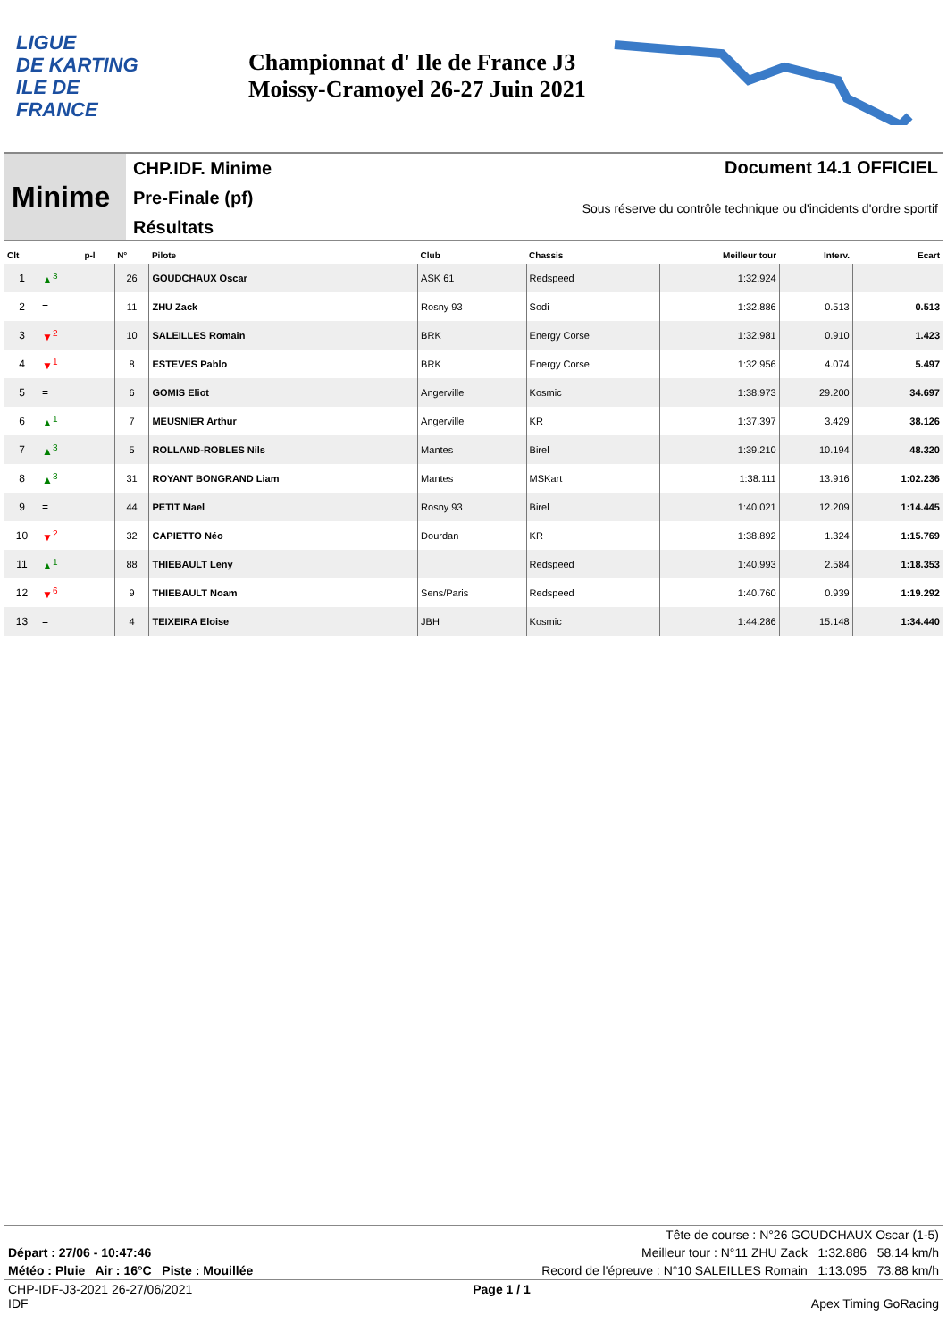LIGUE
DE KARTING
ILE DE
FRANCE
Championnat d' Ile de France J3
Moissy-Cramoyel 26-27 Juin 2021
Minime
CHP.IDF. Minime
Pre-Finale (pf)
Résultats
Document 14.1 OFFICIEL
Sous réserve du contrôle technique ou d'incidents d'ordre sportif
| Clt | | p-l | N° | Pilote | Club | Chassis | Meilleur tour | Interv. | Ecart |
| --- | --- | --- | --- | --- | --- | --- | --- | --- | --- |
| 1 | ▲<sup>3</sup> | | 26 | GOUDCHAUX Oscar | ASK 61 | Redspeed | 1:32.924 | | |
| 2 | = | | 11 | ZHU Zack | Rosny 93 | Sodi | 1:32.886 | 0.513 | 0.513 |
| 3 | ▼<sup>2</sup> | | 10 | SALEILLES Romain | BRK | Energy Corse | 1:32.981 | 0.910 | 1.423 |
| 4 | ▼<sup>1</sup> | | 8 | ESTEVES Pablo | BRK | Energy Corse | 1:32.956 | 4.074 | 5.497 |
| 5 | = | | 6 | GOMIS Eliot | Angerville | Kosmic | 1:38.973 | 29.200 | 34.697 |
| 6 | ▲<sup>1</sup> | | 7 | MEUSNIER Arthur | Angerville | KR | 1:37.397 | 3.429 | 38.126 |
| 7 | ▲<sup>3</sup> | | 5 | ROLLAND-ROBLES Nils | Mantes | Birel | 1:39.210 | 10.194 | 48.320 |
| 8 | ▲<sup>3</sup> | | 31 | ROYANT BONGRAND Liam | Mantes | MSKart | 1:38.111 | 13.916 | 1:02.236 |
| 9 | = | | 44 | PETIT Mael | Rosny 93 | Birel | 1:40.021 | 12.209 | 1:14.445 |
| 10 | ▼<sup>2</sup> | | 32 | CAPIETTO Néo | Dourdan | KR | 1:38.892 | 1.324 | 1:15.769 |
| 11 | ▲<sup>1</sup> | | 88 | THIEBAULT Leny | | Redspeed | 1:40.993 | 2.584 | 1:18.353 |
| 12 | ▼<sup>6</sup> | | 9 | THIEBAULT Noam | Sens/Paris | Redspeed | 1:40.760 | 0.939 | 1:19.292 |
| 13 | = | | 4 | TEIXEIRA Eloise | JBH | Kosmic | 1:44.286 | 15.148 | 1:34.440 |
Tête de course : N°26 GOUDCHAUX Oscar (1-5)
Départ : 27/06 - 10:47:46 Meilleur tour : N°11 ZHU Zack 1:32.886 58.14 km/h
Météo : Pluie Air : 16°C Piste : Mouillée Record de l'épreuve : N°10 SALEILLES Romain 1:13.095 73.88 km/h
CHP-IDF-J3-2021 26-27/06/2021
IDF Page 1 / 1
Apex Timing GoRacing